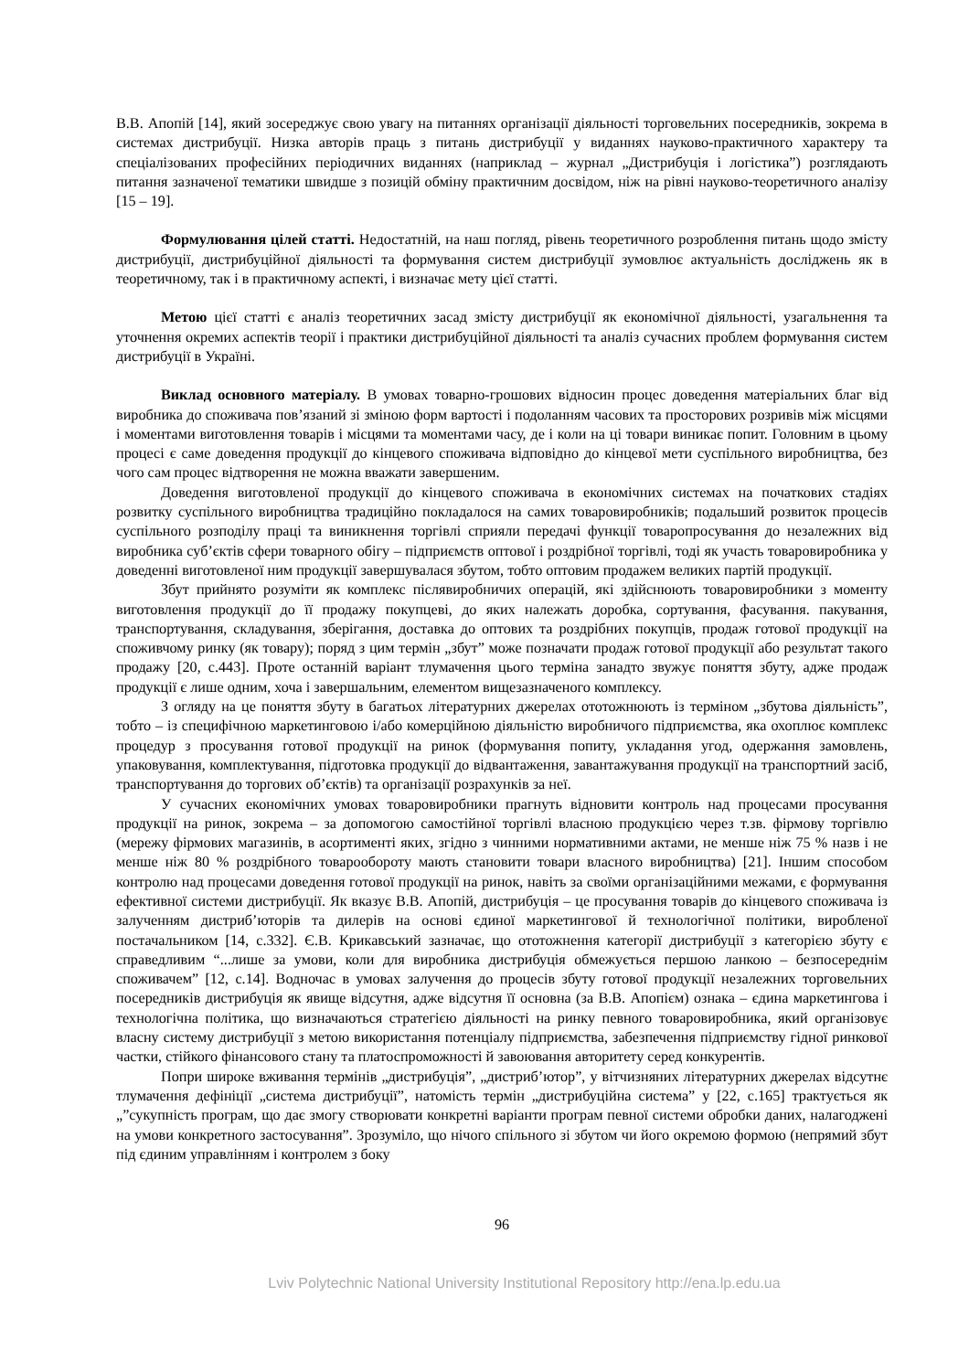В.В. Апопій [14], який зосереджує свою увагу на питаннях організації діяльності торговельних посередників, зокрема в системах дистрибуції. Низка авторів праць з питань дистрибуції у виданнях науково-практичного характеру та спеціалізованих професійних періодичних виданнях (наприклад – журнал „Дистрибуція і логістика”) розглядають питання зазначеної тематики швидше з позицій обміну практичним досвідом, ніж на рівні науково-теоретичного аналізу [15 – 19].
Формулювання цілей статті. Недостатній, на наш погляд, рівень теоретичного розроблення питань щодо змісту дистрибуції, дистрибуційної діяльності та формування систем дистрибуції зумовлює актуальність досліджень як в теоретичному, так і в практичному аспекті, і визначає мету цієї статті.
Метою цієї статті є аналіз теоретичних засад змісту дистрибуції як економічної діяльності, узагальнення та уточнення окремих аспектів теорії і практики дистрибуційної діяльності та аналіз сучасних проблем формування систем дистрибуції в Україні.
Виклад основного матеріалу. В умовах товарно-грошових відносин процес доведення матеріальних благ від виробника до споживача пов’язаний зі зміною форм вартості і подоланням часових та просторових розривів між місцями і моментами виготовлення товарів і місцями та моментами часу, де і коли на ці товари виникає попит. Головним в цьому процесі є саме доведення продукції до кінцевого споживача відповідно до кінцевої мети суспільного виробництва, без чого сам процес відтворення не можна вважати завершеним.
Доведення виготовленої продукції до кінцевого споживача в економічних системах на початкових стадіях розвитку суспільного виробництва традиційно покладалося на самих товаровиробників; подальший розвиток процесів суспільного розподілу праці та виникнення торгівлі сприяли передачі функції товаропросування до незалежних від виробника суб’єктів сфери товарного обігу – підприємств оптової і роздрібної торгівлі, тоді як участь товаровиробника у доведенні виготовленої ним продукції завершувалася збутом, тобто оптовим продажем великих партій продукції.
Збут прийнято розуміти як комплекс післявиробничих операцій, які здійснюють товаровиробники з моменту виготовлення продукції до її продажу покупцеві, до яких належать доробка, сортування, фасування. пакування, транспортування, складування, зберігання, доставка до оптових та роздрібних покупців, продаж готової продукції на споживчому ринку (як товару); поряд з цим термін „збут” може позначати продаж готової продукції або результат такого продажу [20, с.443]. Проте останній варіант тлумачення цього терміна занадто звужує поняття збуту, адже продаж продукції є лише одним, хоча і завершальним, елементом вищезазначеного комплексу.
З огляду на це поняття збуту в багатьох літературних джерелах ототожнюють із терміном „збутова діяльність”, тобто – із специфічною маркетинговою і/або комерційною діяльністю виробничого підприємства, яка охоплює комплекс процедур з просування готової продукції на ринок (формування попиту, укладання угод, одержання замовлень, упаковування, комплектування, підготовка продукції до відвантаження, завантажування продукції на транспортний засіб, транспортування до торгових об’єктів) та організації розрахунків за неї.
У сучасних економічних умовах товаровиробники прагнуть відновити контроль над процесами просування продукції на ринок, зокрема – за допомогою самостійної торгівлі власною продукцією через т.зв. фірмову торгівлю (мережу фірмових магазинів, в асортименті яких, згідно з чинними нормативними актами, не менше ніж 75 % назв і не менше ніж 80 % роздрібного товарообороту мають становити товари власного виробництва) [21]. Іншим способом контролю над процесами доведення готової продукції на ринок, навіть за своїми організаційними межами, є формування ефективної системи дистрибуції. Як вказує В.В. Апопій, дистрибуція – це просування товарів до кінцевого споживача із залученням дистриб’юторів та дилерів на основі єдиної маркетингової й технологічної політики, виробленої постачальником [14, с.332]. Є.В. Крикавський зазначає, що ототожнення категорії дистрибуції з категорією збуту є справедливим “...лише за умови, коли для виробника дистрибуція обмежується першою ланкою – безпосереднім споживачем” [12, с.14]. Водночас в умовах залучення до процесів збуту готової продукції незалежних торговельних посередників дистрибуція як явище відсутня, адже відсутня її основна (за В.В. Апопієм) ознака – єдина маркетингова і технологічна політика, що визначаються стратегією діяльності на ринку певного товаровиробника, який організовує власну систему дистрибуції з метою використання потенціалу підприємства, забезпечення підприємству гідної ринкової частки, стійкого фінансового стану та платоспроможності й завоювання авторитету серед конкурентів.
Попри широке вживання термінів „дистрибуція”, „дистриб’ютор”, у вітчизняних літературних джерелах відсутнє тлумачення дефініції „система дистрибуції”, натомість термін „дистрибуційна система” у [22, с.165] трактується як „”сукупність програм, що дає змогу створювати конкретні варіанти програм певної системи обробки даних, налагоджені на умови конкретного застосування”. Зрозуміло, що нічого спільного зі збутом чи його окремою формою (непрямий збут під єдиним управлінням і контролем з боку
96
Lviv Polytechnic National University Institutional Repository http://ena.lp.edu.ua